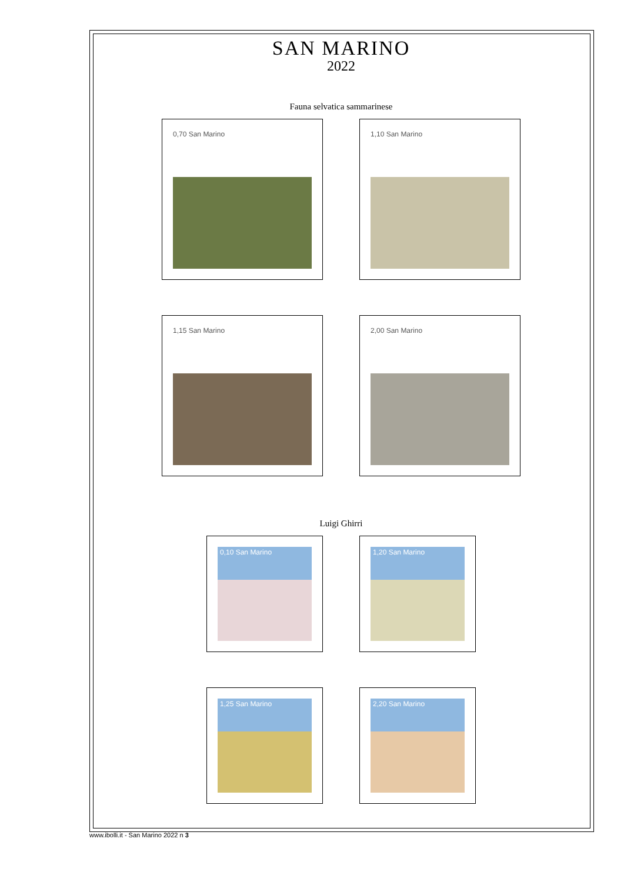SAN MARINO
2022
Fauna selvatica sammarinese
0,70 San Marino
1,10 San Marino
1,15 San Marino
2,00 San Marino
Luigi Ghirri
0,10 San Marino
1,20 San Marino
1,25 San Marino
2,20 San Marino
www.ibolli.it - San Marino 2022 n 3